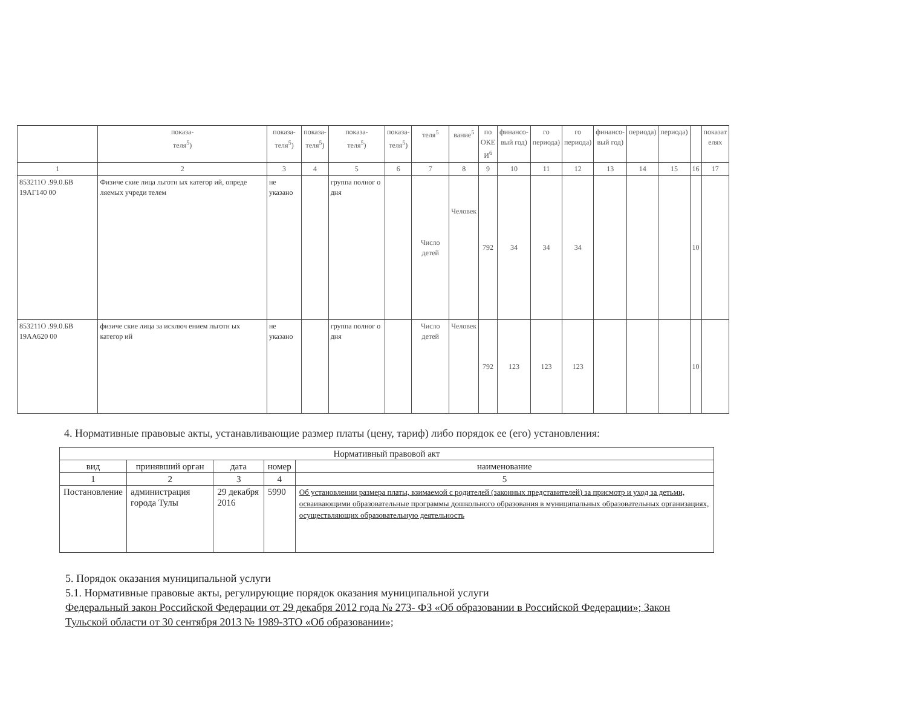| | показа- теля<sup>5</sup>) | показа- теля<sup>5</sup>) | показа- теля<sup>5</sup>) | показа- теля<sup>5</sup>) | показа- теля<sup>5</sup>) | теля<sup>5</sup> | вание<sup>5</sup> | по ОКЕ И<sup>6</sup> | финансо- вый год) | го периода) | го периода) | финансо- вый год) | периода) | периода) | | показат елях |
| 1 | 2 | 3 | 4 | 5 | 6 | 7 | 8 | 9 | 10 | 11 | 12 | 13 | 14 | 15 | 16 | 17 |
| 853211О .99.0.БВ 19АГ140 00 | Физиче ские лица льготн ых категор ий, опреде ляемых учреди телем | не указано | | группа полног о дня | | Число детей | Человек | 792 | 34 | 34 | 34 | | | | 10 | |
| 853211О .99.0.БВ 19АА620 00 | физиче ские лица за исключ ением льготн ых категор ий | не указано | | группа полног о дня | | Число детей | Человек | 792 | 123 | 123 | 123 | | | | 10 | |
4. Нормативные правовые акты, устанавливающие размер платы (цену, тариф) либо порядок ее (его) установления:
| Нормативный правовой акт | | | | |
| вид | принявший орган | дата | номер | наименование |
| 1 | 2 | 3 | 4 | 5 |
| Постановление | администрация города Тулы | 29 декабря 2016 | 5990 | Об установлении размера платы, взимаемой с родителей (законных представителей) за присмотр и уход за детьми, осваивающими образовательные программы дошкольного образования в муниципальных образовательных организациях, осуществляющих образовательную деятельность |
5. Порядок оказания муниципальной услуги
5.1. Нормативные правовые акты, регулирующие порядок оказания муниципальной услуги
Федеральный закон Российской Федерации от 29 декабря 2012 года № 273- ФЗ «Об образовании в Российской Федерации»; Закон Тульской области от 30 сентября 2013 № 1989-ЗТО «Об образовании»;